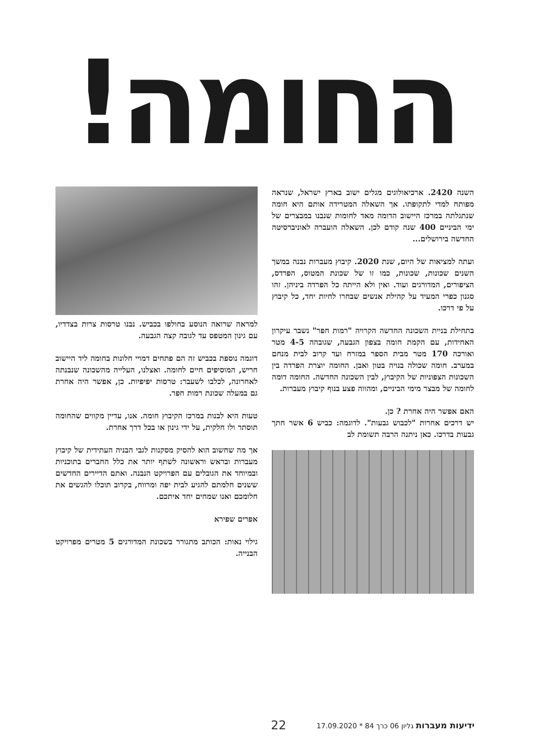החומה!
השנה 2420. ארכיאולוגים מגלים ישוב בארץ ישראל, שנראה מפותח למדי לתקופתו. אך השאלה המטרידה אותם היא חומה שנתגלתה במרכז היישוב הדומה מאד לחומות שנבנו במבצרים של ימי הביניים 400 שנה קודם לכן. השאלה הועברה לאוניברסיטה החדשה בירושלים...
ועתה למציאות של היום, שנת 2020. קיבוץ מעברות נבנה במשך השנים שכונות, שכונות, כמו זו של שכונת המטוס, הפרדס, הציפורים, המדורגים ועוד. ואין ולא הייתה כל הפרדה ביניהן. זהו סגנון כפרי המעיד על קהילת אנשים שבחרו לחיות יחד, כל קיבוץ על פי דרכו.
בתחילת בניית השכונה החדשה הקרויה "רמות חפר" נשבר עיקרון האחידות, עם הקמת חומה בצפון הגבעה, שגובהה 4-5 מטר ואורכה 170 מטר מבית הספר במזרח ועד קרוב לבית מנחם במערב. חומה שכולה בנויה בטון ואבן. החומה יוצרת הפרדה בין השכונות הצפוניות של הקיבוץ, לבין השכונה החדשה. החומה דומה לחומה של מבצר מימי הביניים, ומהווה פצע בנוף קיבוץ מעברות.
האם אפשר היה אחרת ? כן.
יש דרכים אחרות "לכבוש גבעות". לדוגמה: כביש 6 אשר חתך גבעות בדרכו. כאן ניתנה הרבה תשומת לב
למראה שרואה הנוסע בחולפו בכביש. נבנו טרסות צרות בצדדיו, עם גינון המטפס עד לגובה קצה הגבעה.
דוגמה נוספת בכביש זה הם פתחים דמויי חלונות בחומה ליד היישוב חריש, המוסיפים חיים לחומה. ואצלנו, העלייה מהשכונה שנבנתה לאחרונה, לכלבו לשעבר: טרסות יפיפיות. כן, אפשר היה אחרת גם במעלה שכונת רמות חפר.
טעות היא לבנות במרכז הקיבוץ חומה. אנו, עדיין מקווים שהחומה תוסתר ולו חלקית, על ידי גינון או בכל דרך אחרת.
אך מה שחשוב הוא להסיק מסקנות לגבי הבניה העתידית של קיבוץ מעברות ובראש וראשונה לשתף יותר את כלל החברים בתוכניות ובמיוחד את הגובלים עם הפרויקט הנבנה. ואתם הדיירים החדשים ששנים חלמתם להגיע לבית יפה ומרווח, בקרוב תוכלו להגשים את חלומכם ואנו שמחים יחד איתכם.
אפרים שפירא
גילוי נאות: הכותב מתגורר בשכונת המדורגים 5 מטרים מפרויקט הבנייה.
ידיעות מעברות גליון 06 כרך 84 * 17.09.2020 22